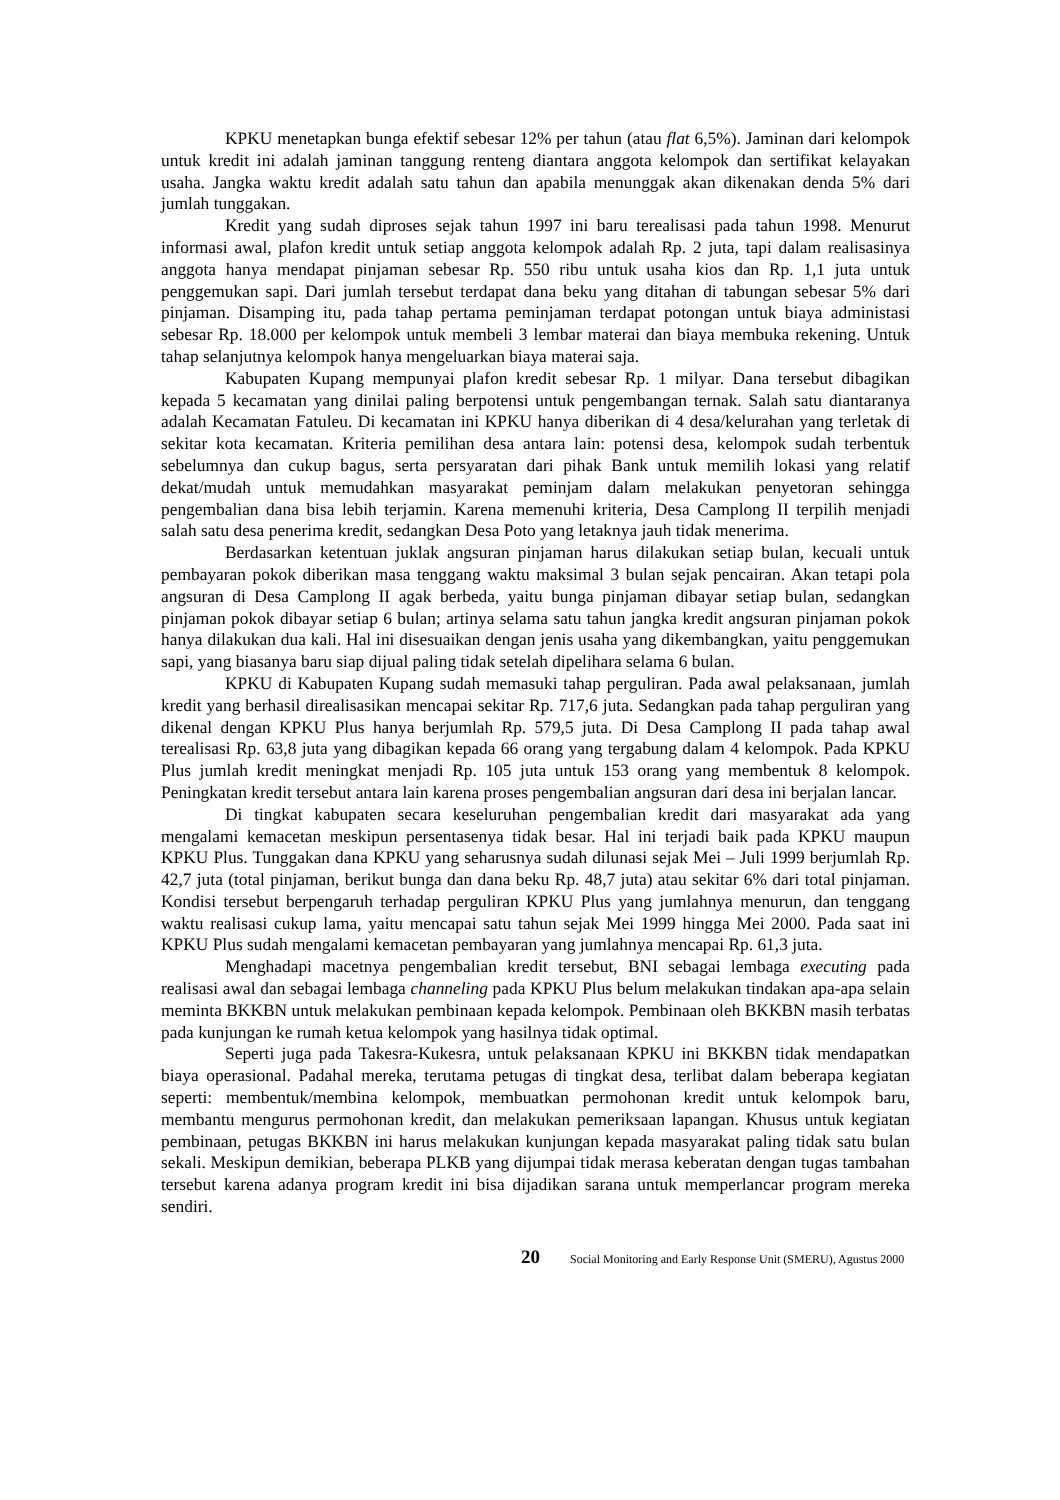KPKU menetapkan bunga efektif sebesar 12% per tahun (atau flat 6,5%). Jaminan dari kelompok untuk kredit ini adalah jaminan tanggung renteng diantara anggota kelompok dan sertifikat kelayakan usaha. Jangka waktu kredit adalah satu tahun dan apabila menunggak akan dikenakan denda 5% dari jumlah tunggakan.
Kredit yang sudah diproses sejak tahun 1997 ini baru terealisasi pada tahun 1998. Menurut informasi awal, plafon kredit untuk setiap anggota kelompok adalah Rp. 2 juta, tapi dalam realisasinya anggota hanya mendapat pinjaman sebesar Rp. 550 ribu untuk usaha kios dan Rp. 1,1 juta untuk penggemukan sapi. Dari jumlah tersebut terdapat dana beku yang ditahan di tabungan sebesar 5% dari pinjaman. Disamping itu, pada tahap pertama peminjaman terdapat potongan untuk biaya administasi sebesar Rp. 18.000 per kelompok untuk membeli 3 lembar materai dan biaya membuka rekening. Untuk tahap selanjutnya kelompok hanya mengeluarkan biaya materai saja.
Kabupaten Kupang mempunyai plafon kredit sebesar Rp. 1 milyar. Dana tersebut dibagikan kepada 5 kecamatan yang dinilai paling berpotensi untuk pengembangan ternak. Salah satu diantaranya adalah Kecamatan Fatuleu. Di kecamatan ini KPKU hanya diberikan di 4 desa/kelurahan yang terletak di sekitar kota kecamatan. Kriteria pemilihan desa antara lain: potensi desa, kelompok sudah terbentuk sebelumnya dan cukup bagus, serta persyaratan dari pihak Bank untuk memilih lokasi yang relatif dekat/mudah untuk memudahkan masyarakat peminjam dalam melakukan penyetoran sehingga pengembalian dana bisa lebih terjamin. Karena memenuhi kriteria, Desa Camplong II terpilih menjadi salah satu desa penerima kredit, sedangkan Desa Poto yang letaknya jauh tidak menerima.
Berdasarkan ketentuan juklak angsuran pinjaman harus dilakukan setiap bulan, kecuali untuk pembayaran pokok diberikan masa tenggang waktu maksimal 3 bulan sejak pencairan. Akan tetapi pola angsuran di Desa Camplong II agak berbeda, yaitu bunga pinjaman dibayar setiap bulan, sedangkan pinjaman pokok dibayar setiap 6 bulan; artinya selama satu tahun jangka kredit angsuran pinjaman pokok hanya dilakukan dua kali. Hal ini disesuaikan dengan jenis usaha yang dikembangkan, yaitu penggemukan sapi, yang biasanya baru siap dijual paling tidak setelah dipelihara selama 6 bulan.
KPKU di Kabupaten Kupang sudah memasuki tahap perguliran. Pada awal pelaksanaan, jumlah kredit yang berhasil direalisasikan mencapai sekitar Rp. 717,6 juta. Sedangkan pada tahap perguliran yang dikenal dengan KPKU Plus hanya berjumlah Rp. 579,5 juta. Di Desa Camplong II pada tahap awal terealisasi Rp. 63,8 juta yang dibagikan kepada 66 orang yang tergabung dalam 4 kelompok. Pada KPKU Plus jumlah kredit meningkat menjadi Rp. 105 juta untuk 153 orang yang membentuk 8 kelompok. Peningkatan kredit tersebut antara lain karena proses pengembalian angsuran dari desa ini berjalan lancar.
Di tingkat kabupaten secara keseluruhan pengembalian kredit dari masyarakat ada yang mengalami kemacetan meskipun persentasenya tidak besar. Hal ini terjadi baik pada KPKU maupun KPKU Plus. Tunggakan dana KPKU yang seharusnya sudah dilunasi sejak Mei – Juli 1999 berjumlah Rp. 42,7 juta (total pinjaman, berikut bunga dan dana beku Rp. 48,7 juta) atau sekitar 6% dari total pinjaman. Kondisi tersebut berpengaruh terhadap perguliran KPKU Plus yang jumlahnya menurun, dan tenggang waktu realisasi cukup lama, yaitu mencapai satu tahun sejak Mei 1999 hingga Mei 2000. Pada saat ini KPKU Plus sudah mengalami kemacetan pembayaran yang jumlahnya mencapai Rp. 61,3 juta.
Menghadapi macetnya pengembalian kredit tersebut, BNI sebagai lembaga executing pada realisasi awal dan sebagai lembaga channeling pada KPKU Plus belum melakukan tindakan apa-apa selain meminta BKKBN untuk melakukan pembinaan kepada kelompok. Pembinaan oleh BKKBN masih terbatas pada kunjungan ke rumah ketua kelompok yang hasilnya tidak optimal.
Seperti juga pada Takesra-Kukesra, untuk pelaksanaan KPKU ini BKKBN tidak mendapatkan biaya operasional. Padahal mereka, terutama petugas di tingkat desa, terlibat dalam beberapa kegiatan seperti: membentuk/membina kelompok, membuatkan permohonan kredit untuk kelompok baru, membantu mengurus permohonan kredit, dan melakukan pemeriksaan lapangan. Khusus untuk kegiatan pembinaan, petugas BKKBN ini harus melakukan kunjungan kepada masyarakat paling tidak satu bulan sekali. Meskipun demikian, beberapa PLKB yang dijumpai tidak merasa keberatan dengan tugas tambahan tersebut karena adanya program kredit ini bisa dijadikan sarana untuk memperlancar program mereka sendiri.
20 Social Monitoring and Early Response Unit (SMERU), Agustus 2000